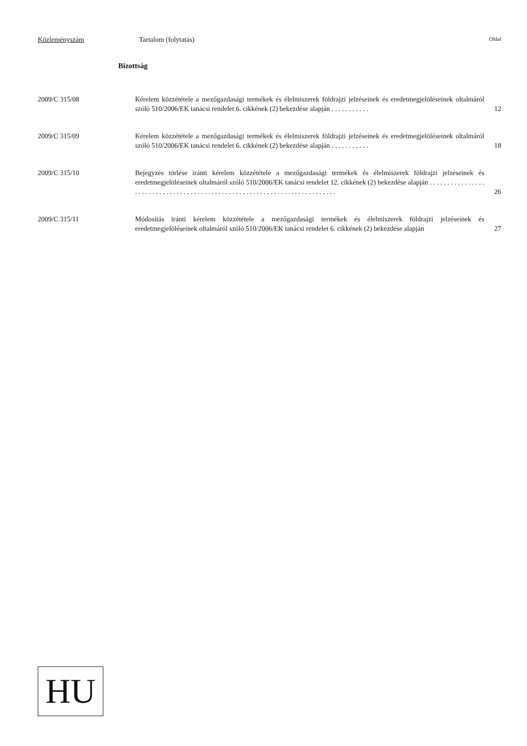Közleményszám Tartalom (folytatás) Oldal
Bizottság
2009/C 315/08 Kérelem közzététele a mezőgazdasági termékek és élelmiszerek földrajzi jelzéseinek és eredetmegjelöléseinek oltalmáról szóló 510/2006/EK tanácsi rendelet 6. cikkének (2) bekezdése alapján . . . . . . . . . . .
12
2009/C 315/09 Kérelem közzététele a mezőgazdasági termékek és élelmiszerek földrajzi jelzéseinek és eredetmegjelöléseinek oltalmáról szóló 510/2006/EK tanácsi rendelet 6. cikkének (2) bekezdése alapján . . . . . . . . . . .
18
2009/C 315/10 Bejegyzés törlése iránti kérelem közzététele a mezőgazdasági termékek és élelmiszerek földrajzi jelzéseinek és eredetmegjelöléseinek oltalmáról szóló 510/2006/EK tanácsi rendelet 12. cikkének (2) bekezdése alapján . . . . . . . . . . . . . . . . . . . . . . . . . . . . . . . . . . . . . . . . . . . . . . . . . . . . . . . . . . . . . . . . . . . . . . . . . .
26
2009/C 315/11 Módosítás iránti kérelem közzététele a mezőgazdasági termékek és élelmiszerek földrajzi jelzéseinek és eredetmegjelöléseinek oltalmáról szóló 510/2006/EK tanácsi rendelet 6. cikkének (2) bekezdése alapján
27
HU